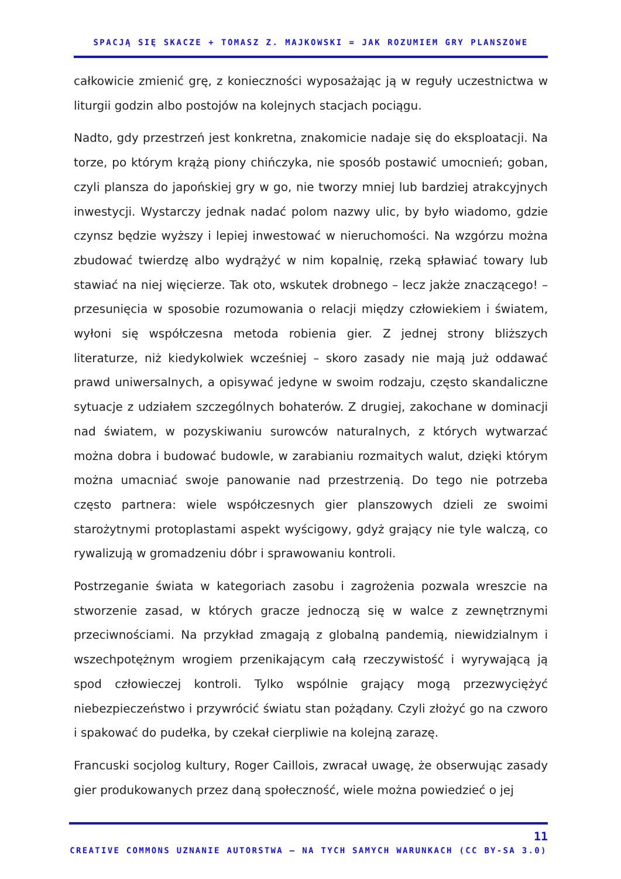SPACJĄ SIĘ SKACZE + TOMASZ Z. MAJKOWSKI = JAK ROZUMIEM GRY PLANSZOWE
całkowicie zmienić grę, z konieczności wyposażając ją w reguły uczestnictwa w liturgii godzin albo postojów na kolejnych stacjach pociągu.
Nadto, gdy przestrzeń jest konkretna, znakomicie nadaje się do eksploatacji. Na torze, po którym krążą piony chińczyka, nie sposób postawić umocnień; goban, czyli plansza do japońskiej gry w go, nie tworzy mniej lub bardziej atrakcyjnych inwestycji. Wystarczy jednak nadać polom nazwy ulic, by było wiadomo, gdzie czynsz będzie wyższy i lepiej inwestować w nieruchomości. Na wzgórzu można zbudować twierdzę albo wydrążyć w nim kopalnię, rzeką spławiać towary lub stawiać na niej więcierze. Tak oto, wskutek drobnego – lecz jakże znaczącego! – przesunięcia w sposobie rozumowania o relacji między człowiekiem i światem, wyłoni się współczesna metoda robienia gier. Z jednej strony bliższych literaturze, niż kiedykolwiek wcześniej – skoro zasady nie mają już oddawać prawd uniwersalnych, a opisywać jedyne w swoim rodzaju, często skandaliczne sytuacje z udziałem szczególnych bohaterów. Z drugiej, zakochane w dominacji nad światem, w pozyskiwaniu surowców naturalnych, z których wytwarzać można dobra i budować budowle, w zarabianiu rozmaitych walut, dzięki którym można umacniać swoje panowanie nad przestrzenią. Do tego nie potrzeba często partnera: wiele współczesnych gier planszowych dzieli ze swoimi starożytnymi protoplastami aspekt wyścigowy, gdyż grający nie tyle walczą, co rywalizują w gromadzeniu dóbr i sprawowaniu kontroli.
Postrzeganie świata w kategoriach zasobu i zagrożenia pozwala wreszcie na stworzenie zasad, w których gracze jednoczą się w walce z zewnętrznymi przeciwnościami. Na przykład zmagają z globalną pandemią, niewidzialnym i wszechpotężnym wrogiem przenikającym całą rzeczywistość i wyrywającą ją spod człowieczej kontroli. Tylko wspólnie grający mogą przezwyciężyć niebezpieczeństwo i przywrócić światu stan pożądany. Czyli złożyć go na czworo i spakować do pudełka, by czekał cierpliwie na kolejną zarazę.
Francuski socjolog kultury, Roger Caillois, zwracał uwagę, że obserwując zasady gier produkowanych przez daną społeczność, wiele można powiedzieć o jej
11
CREATIVE COMMONS UZNANIE AUTORSTWA – NA TYCH SAMYCH WARUNKACH (CC BY-SA 3.0)